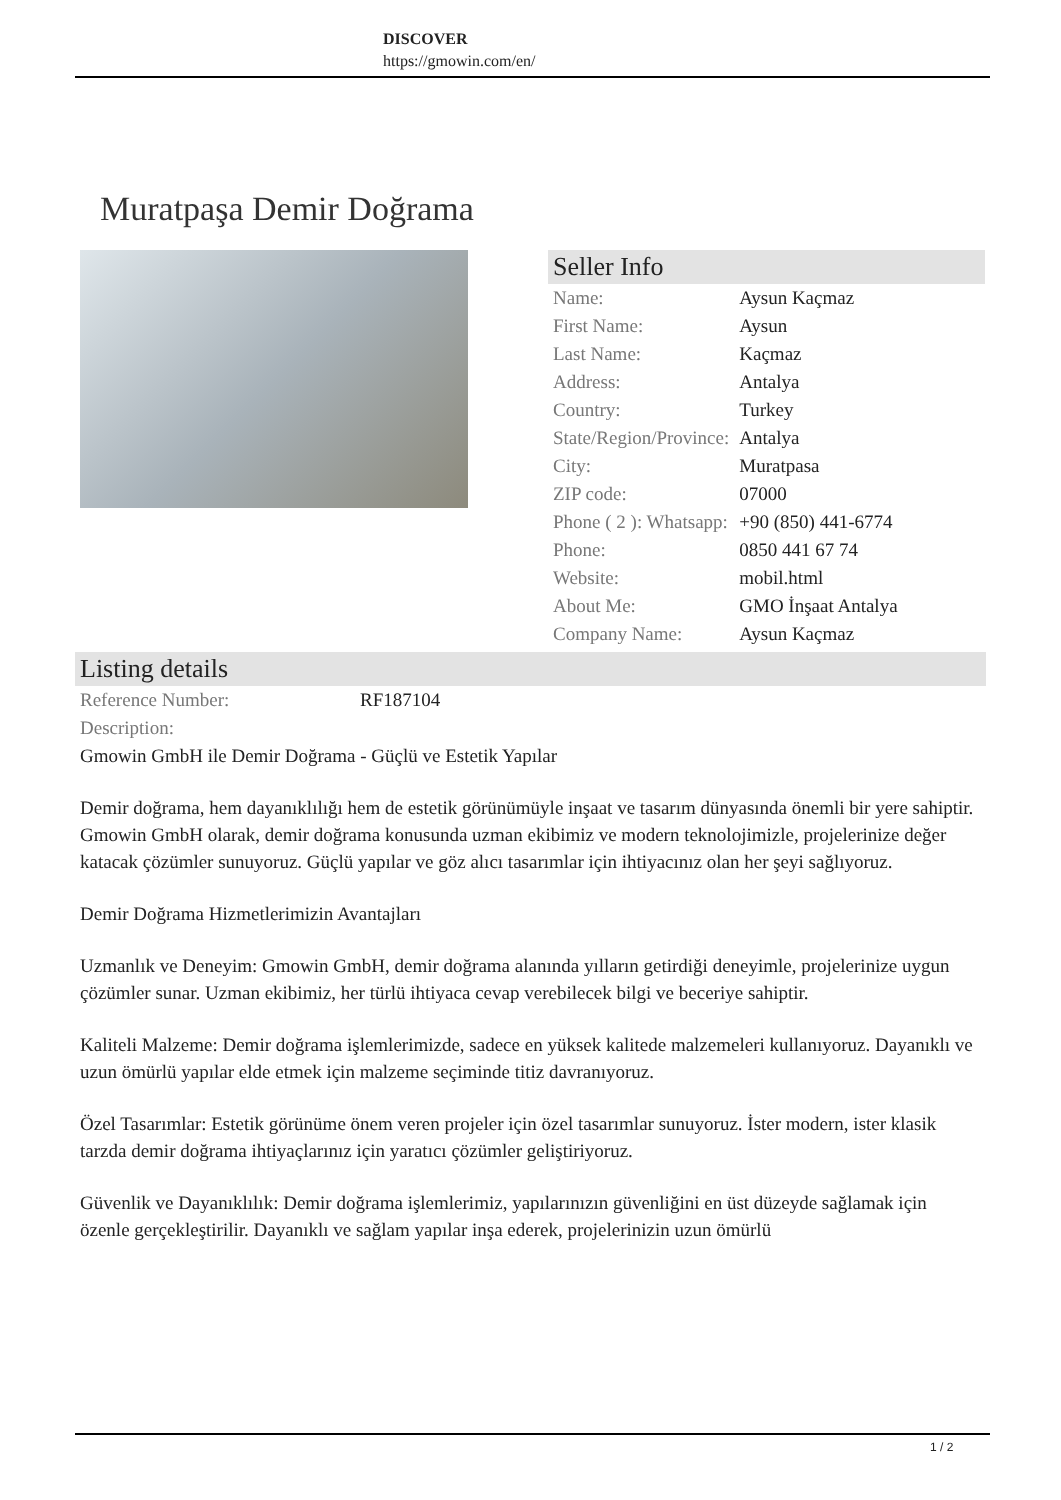DISCOVER
https://gmowin.com/en/
Muratpaşa Demir Doğrama
Seller Info
| Name: | Aysun Kaçmaz |
| First Name: | Aysun |
| Last Name: | Kaçmaz |
| Address: | Antalya |
| Country: | Turkey |
| State/Region/Province: | Antalya |
| City: | Muratpasa |
| ZIP code: | 07000 |
| Phone ( 2 ): Whatsapp: | +90 (850) 441-6774 |
| Phone: | 0850 441 67 74 |
| Website: | mobil.html |
| About Me: | GMO İnşaat Antalya |
| Company Name: | Aysun Kaçmaz |
Listing details
| Reference Number: | RF187104 |
| Description: | |
Gmowin GmbH ile Demir Doğrama - Güçlü ve Estetik Yapılar
Demir doğrama, hem dayanıklılığı hem de estetik görünümüyle inşaat ve tasarım dünyasında önemli bir yere sahiptir. Gmowin GmbH olarak, demir doğrama konusunda uzman ekibimiz ve modern teknolojimizle, projelerinize değer katacak çözümler sunuyoruz. Güçlü yapılar ve göz alıcı tasarımlar için ihtiyacınız olan her şeyi sağlıyoruz.
Demir Doğrama Hizmetlerimizin Avantajları
Uzmanlık ve Deneyim: Gmowin GmbH, demir doğrama alanında yılların getirdiği deneyimle, projelerinize uygun çözümler sunar. Uzman ekibimiz, her türlü ihtiyaca cevap verebilecek bilgi ve beceriye sahiptir.
Kaliteli Malzeme: Demir doğrama işlemlerimizde, sadece en yüksek kalitede malzemeleri kullanıyoruz. Dayanıklı ve uzun ömürlü yapılar elde etmek için malzeme seçiminde titiz davranıyoruz.
Özel Tasarımlar: Estetik görünüme önem veren projeler için özel tasarımlar sunuyoruz. İster modern, ister klasik tarzda demir doğrama ihtiyaçlarınız için yaratıcı çözümler geliştiriyoruz.
Güvenlik ve Dayanıklılık: Demir doğrama işlemlerimiz, yapılarınızın güvenliğini en üst düzeyde sağlamak için özenle gerçekleştirilir. Dayanıklı ve sağlam yapılar inşa ederek, projelerinizin uzun ömürlü
1 / 2